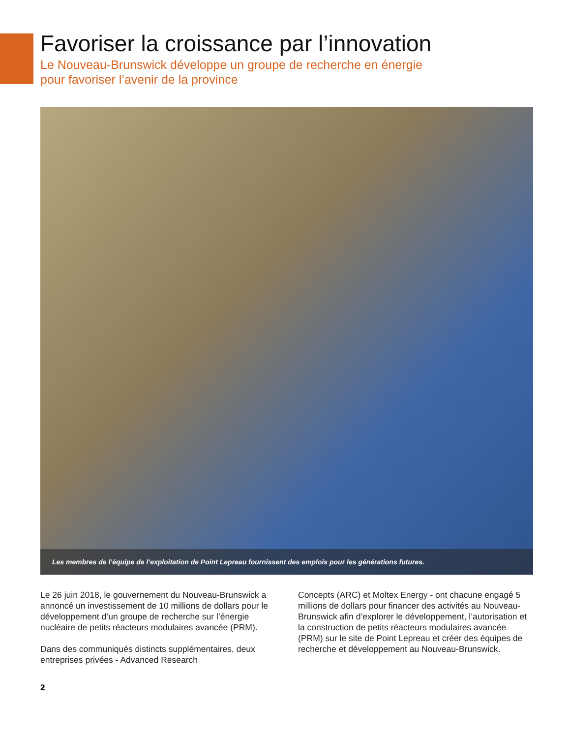Favoriser la croissance par l’innovation
Le Nouveau-Brunswick développe un groupe de recherche en énergie
pour favoriser l’avenir de la province
Les membres de l’équipe de l’exploitation de Point Lepreau fournissent des emplois pour les générations futures.
Le 26 juin 2018, le gouvernement du Nouveau-Brunswick a annoncé un investissement de 10 millions de dollars pour le développement d’un groupe de recherche sur l’énergie nucléaire de petits réacteurs modulaires avancée (PRM).
Dans des communiqués distincts supplémentaires, deux entreprises privées - Advanced Research
Concepts (ARC) et Moltex Energy - ont chacune engagé 5 millions de dollars pour financer des activités au Nouveau-Brunswick afin d’explorer le développement, l’autorisation et la construction de petits réacteurs modulaires avancée (PRM) sur le site de Point Lepreau et créer des équipes de recherche et développement au Nouveau-Brunswick.
2